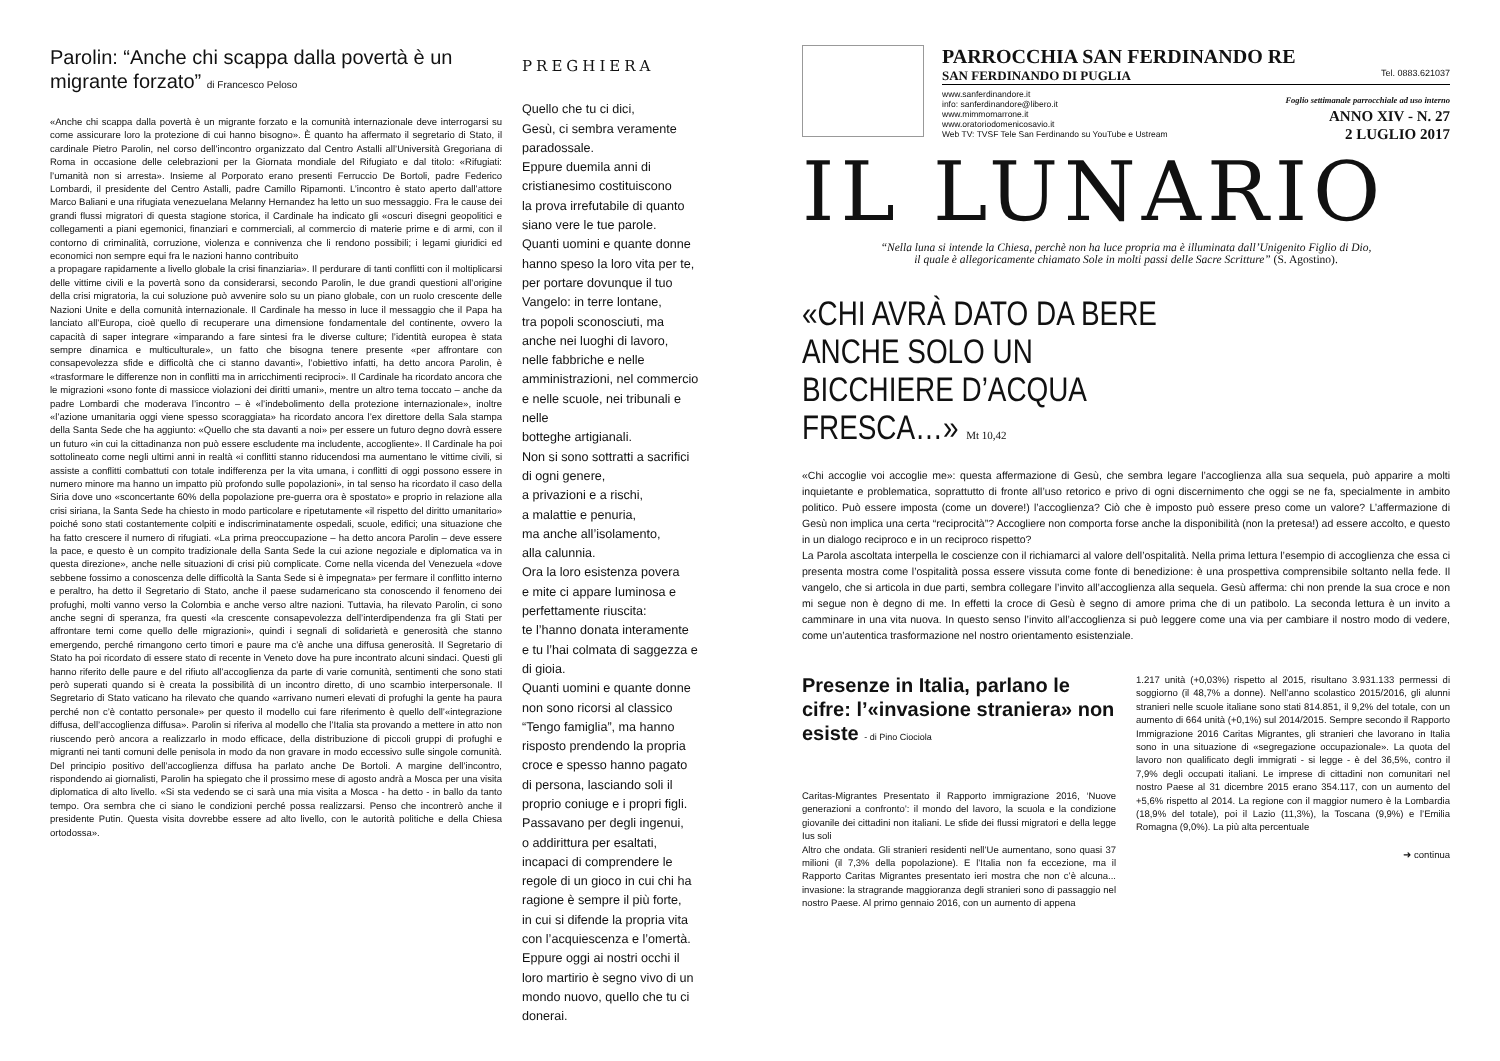Parolin: “Anche chi scappa dalla povertà è un migrante forzato” di Francesco Peloso
«Anche chi scappa dalla povertà è un migrante forzato e la comunità internazionale deve interrogarsi su come assicurare loro la protezione di cui hanno bisogno». È quanto ha affermato il segretario di Stato, il cardinale Pietro Parolin, nel corso dell’incontro organizzato dal Centro Astalli all’Università Gregoriana di Roma in occasione delle celebrazioni per la Giornata mondiale del Rifugiato e dal titolo: «Rifugiati: l’umanità non si arresta». Insieme al Porporato erano presenti Ferruccio De Bortoli, padre Federico Lombardi, il presidente del Centro Astalli, padre Camillo Ripamonti. L’incontro è stato aperto dall’attore Marco Baliani e una rifugiata venezuelana Melanny Hernandez ha letto un suo messaggio. Fra le cause dei grandi flussi migratori di questa stagione storica, il Cardinale ha indicato gli «oscuri disegni geopolitici e collegamenti a piani egemonici, finanziari e commerciali, al commercio di materie prime e di armi, con il contorno di criminalità, corruzione, violenza e connivenza che li rendono possibili; i legami giuridici ed economici non sempre equi fra le nazioni hanno contribuito
a propagare rapidamente a livello globale la crisi finanziaria». Il perdurare di tanti conflitti con il moltiplicarsi delle vittime civili e la povertà sono da considerarsi, secondo Parolin, le due grandi questioni all’origine della crisi migratoria, la cui soluzione può avvenire solo su un piano globale, con un ruolo crescente delle Nazioni Unite e della comunità internazionale. Il Cardinale ha messo in luce il messaggio che il Papa ha lanciato all’Europa, cioè quello di recuperare una dimensione fondamentale del continente, ovvero la capacità di saper integrare «imparando a fare sintesi fra le diverse culture; l’identità europea è stata sempre dinamica e multiculturale», un fatto che bisogna tenere presente «per affrontare con consapevolezza sfide e difficoltà che ci stanno davanti», l’obiettivo infatti, ha detto ancora Parolin, è «trasformare le differenze non in conflitti ma in arricchimenti reciproci». Il Cardinale ha ricordato ancora che le migrazioni «sono fonte di massicce violazioni dei diritti umani», mentre un altro tema toccato – anche da padre Lombardi che moderava l’incontro – è «l’indebolimento della protezione internazionale», inoltre «l’azione umanitaria oggi viene spesso scoraggiata» ha ricordato ancora l’ex direttore della Sala stampa della Santa Sede che ha aggiunto: «Quello che sta davanti a noi» per essere un futuro degno dovrà essere un futuro «in cui la cittadinanza non può essere escludente ma includente, accogliente». Il Cardinale ha poi sottolineato come negli ultimi anni in realtà «i conflitti stanno riducendosi ma aumentano le vittime civili, si assiste a conflitti combattuti con totale indifferenza per la vita umana, i conflitti di oggi possono essere in numero minore ma hanno un impatto più profondo sulle popolazioni», in tal senso ha ricordato il caso della Siria dove uno «sconcertante 60% della popolazione pre-guerra ora è spostato» e proprio in relazione alla crisi siriana, la Santa Sede ha chiesto in modo particolare e ripetutamente «il rispetto del diritto umanitario» poiché sono stati costantemente colpiti e indiscriminatamente ospedali, scuole, edifici; una situazione che ha fatto crescere il numero di rifugiati. «La prima preoccupazione – ha detto ancora Parolin – deve essere la pace, e questo è un compito tradizionale della Santa Sede la cui azione negoziale e diplomatica va in questa direzione», anche nelle situazioni di crisi più complicate. Come nella vicenda del Venezuela «dove sebbene fossimo a conoscenza delle difficoltà la Santa Sede si è impegnata» per fermare il conflitto interno e peraltro, ha detto il Segretario di Stato, anche il paese sudamericano sta conoscendo il fenomeno dei profughi, molti vanno verso la Colombia e anche verso altre nazioni. Tuttavia, ha rilevato Parolin, ci sono anche segni di speranza, fra questi «la crescente consapevolezza dell’interdipendenza fra gli Stati per affrontare temi come quello delle migrazioni», quindi i segnali di solidarietà e generosità che stanno emergendo, perché rimangono certo timori e paure ma c’è anche una diffusa generosità. Il Segretario di Stato ha poi ricordato di essere stato di recente in Veneto dove ha pure incontrato alcuni sindaci. Questi gli hanno riferito delle paure e del rifiuto all’accoglienza da parte di varie comunità, sentimenti che sono stati però superati quando si è creata la possibilità di un incontro diretto, di uno scambio interpersonale. Il Segretario di Stato vaticano ha rilevato che quando «arrivano numeri elevati di profughi la gente ha paura perché non c’è contatto personale» per questo il modello cui fare riferimento è quello dell’«integrazione diffusa, dell’accoglienza diffusa». Parolin si riferiva al modello che l’Italia sta provando a mettere in atto non riuscendo però ancora a realizzarlo in modo efficace, della distribuzione di piccoli gruppi di profughi e migranti nei tanti comuni delle penisola in modo da non gravare in modo eccessivo sulle singole comunità. Del principio positivo dell’accoglienza diffusa ha parlato anche De Bortoli. A margine dell’incontro, rispondendo ai giornalisti, Parolin ha spiegato che il prossimo mese di agosto andrà a Mosca per una visita diplomatica di alto livello. «Si sta vedendo se ci sarà una mia visita a Mosca - ha detto - in ballo da tanto tempo. Ora sembra che ci siano le condizioni perché possa realizzarsi. Penso che incontrerò anche il presidente Putin. Questa visita dovrebbe essere ad alto livello, con le autorità politiche e della Chiesa ortodossa».
PREGHIERA
Quello che tu ci dici,
Gesù, ci sembra veramente
paradossale.
Eppure duemila anni di
cristianesimo costituiscono
la prova irrefutabile di quanto
siano vere le tue parole.
Quanti uomini e quante donne
hanno speso la loro vita per te,
per portare dovunque il tuo
Vangelo: in terre lontane,
tra popoli sconosciuti, ma
anche nei luoghi di lavoro,
nelle fabbriche e nelle amministrazioni, nel commercio e nelle scuole, nei tribunali e nelle
botteghe artigianali.
Non si sono sottratti a sacrifici
di ogni genere,
a privazioni e a rischi,
a malattie e penuria,
ma anche all’isolamento,
alla calunnia.
Ora la loro esistenza povera
e mite ci appare luminosa e
perfettamente riuscita:
te l’hanno donata interamente
e tu l’hai colmata di saggezza e
di gioia.
Quanti uomini e quante donne
non sono ricorsi al classico
“Tengo famiglia”, ma hanno
risposto prendendo la propria
croce e spesso hanno pagato
di persona, lasciando soli il
proprio coniuge e i propri figli.
Passavano per degli ingenui,
o addirittura per esaltati,
incapaci di comprendere le
regole di un gioco in cui chi ha
ragione è sempre il più forte,
in cui si difende la propria vita
con l’acquiescenza e l’omertà.
Eppure oggi ai nostri occhi il
loro martirio è segno vivo di un
mondo nuovo, quello che tu ci
donerai.
PARROCCHIA SAN FERDINANDO RE
SAN FERDINANDO DI PUGLIA Tel. 0883.621037
www.sanferdinandore.it
info: sanferdinandore@libero.it
www.mimmomarrone.it
www.oratoriodomenicosavio.it
Web TV: TVSF Tele San Ferdinando su YouTube e Ustream
Foglio settimanale parrocchiale ad uso interno
ANNO XIV - N. 27
2 LUGLIO 2017
IL LUNARIO
“Nella luna si intende la Chiesa, perchè non ha luce propria ma è illuminata dall’Unigenito Figlio di Dio,
il quale è allegoricamente chiamato Sole in molti passi delle Sacre Scritture” (S. Agostino).
«CHI AVRÀ DATO DA BERE ANCHE SOLO UN BICCHIERE D’ACQUA FRESCA…» Mt 10,42
«Chi accoglie voi accoglie me»: questa affermazione di Gesù, che sembra legare l’accoglienza alla sua sequela, può apparire a molti inquietante e problematica, soprattutto di fronte all’uso retorico e privo di ogni discernimento che oggi se ne fa, specialmente in ambito politico. Può essere imposta (come un dovere!) l’accoglienza? Ciò che è imposto può essere preso come un valore? L’affermazione di Gesù non implica una certa “reciprocità”? Accogliere non comporta forse anche la disponibilità (non la pretesa!) ad essere accolto, e questo in un dialogo reciproco e in un reciproco rispetto?
La Parola ascoltata interpella le coscienze con il richiamarci al valore dell’ospitalità. Nella prima lettura l’esempio di accoglienza che essa ci presenta mostra come l’ospitalità possa essere vissuta come fonte di benedizione: è una prospettiva comprensibile soltanto nella fede. Il vangelo, che si articola in due parti, sembra collegare l’invito all’accoglienza alla sequela. Gesù afferma: chi non prende la sua croce e non mi segue non è degno di me. In effetti la croce di Gesù è segno di amore prima che di un patibolo. La seconda lettura è un invito a camminare in una vita nuova. In questo senso l’invito all’accoglienza si può leggere come una via per cambiare il nostro modo di vedere, come un’autentica trasformazione nel nostro orientamento esistenziale.
Presenze in Italia, parlano le cifre: l’«invasione straniera» non esiste - di Pino Ciociola
Caritas-Migrantes Presentato il Rapporto immigrazione 2016, ‘Nuove generazioni a confronto’: il mondo del lavoro, la scuola e la condizione giovanile dei cittadini non italiani. Le sfide dei flussi migratori e della legge Ius soli
Altro che ondata. Gli stranieri residenti nell’Ue aumentano, sono quasi 37 milioni (il 7,3% della popolazione). E l’Italia non fa eccezione, ma il Rapporto Caritas Migrantes presentato ieri mostra che non c’è alcuna... invasione: la stragrande maggioranza degli stranieri sono di passaggio nel nostro Paese. Al primo gennaio 2016, con un aumento di appena
1.217 unità (+0,03%) rispetto al 2015, risultano 3.931.133 permessi di soggiorno (il 48,7% a donne). Nell’anno scolastico 2015/2016, gli alunni stranieri nelle scuole italiane sono stati 814.851, il 9,2% del totale, con un aumento di 664 unità (+0,1%) sul 2014/2015. Sempre secondo il Rapporto Immigrazione 2016 Caritas Migrantes, gli stranieri che lavorano in Italia sono in una situazione di «segregazione occupazionale». La quota del lavoro non qualificato degli immigrati - si legge - è del 36,5%, contro il 7,9% degli occupati italiani. Le imprese di cittadini non comunitari nel nostro Paese al 31 dicembre 2015 erano 354.117, con un aumento del +5,6% rispetto al 2014. La regione con il maggior numero è la Lombardia (18,9% del totale), poi il Lazio (11,3%), la Toscana (9,9%) e l’Emilia Romagna (9,0%). La più alta percentuale
➜ continua